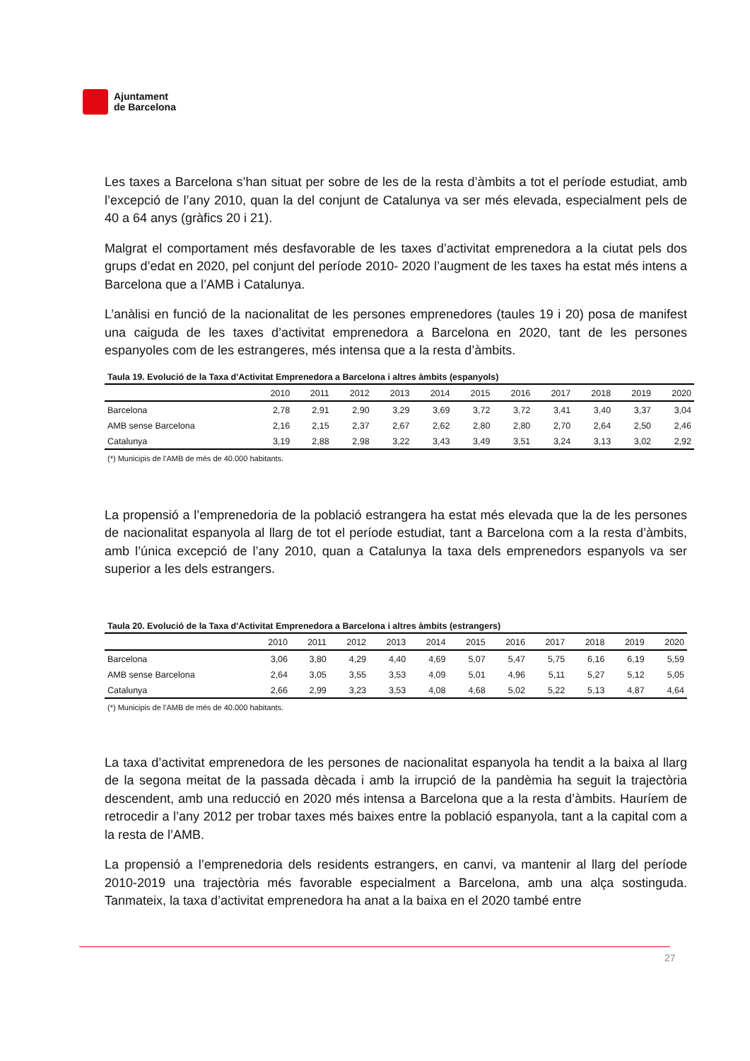Ajuntament
de Barcelona
Les taxes a Barcelona s’han situat per sobre de les de la resta d’àmbits a tot el període estudiat, amb l’excepció de l’any 2010, quan la del conjunt de Catalunya va ser més elevada, especialment pels de 40 a 64 anys (gràfics 20 i 21).
Malgrat el comportament més desfavorable de les taxes d’activitat emprenedora a la ciutat pels dos grups d’edat en 2020, pel conjunt del període 2010- 2020 l’augment de les taxes ha estat més intens a Barcelona que a l’AMB i Catalunya.
L’anàlisi en funció de la nacionalitat de les persones emprenedores (taules 19 i 20) posa de manifest una caiguda de les taxes d’activitat emprenedora a Barcelona en 2020, tant de les persones espanyoles com de les estrangeres, més intensa que a la resta d’àmbits.
Taula 19. Evolució de la Taxa d'Activitat Emprenedora a Barcelona i altres àmbits (espanyols)
| | 2010 | 2011 | 2012 | 2013 | 2014 | 2015 | 2016 | 2017 | 2018 | 2019 | 2020 |
| --- | --- | --- | --- | --- | --- | --- | --- | --- | --- | --- | --- |
| Barcelona | 2,78 | 2,91 | 2,90 | 3,29 | 3,69 | 3,72 | 3,72 | 3,41 | 3,40 | 3,37 | 3,04 |
| AMB sense Barcelona | 2,16 | 2,15 | 2,37 | 2,67 | 2,62 | 2,80 | 2,80 | 2,70 | 2,64 | 2,50 | 2,46 |
| Catalunya | 3,19 | 2,88 | 2,98 | 3,22 | 3,43 | 3,49 | 3,51 | 3,24 | 3,13 | 3,02 | 2,92 |
(*) Municipis de l'AMB de més de 40.000 habitants.
La propensió a l’emprenedoria de la població estrangera ha estat més elevada que la de les persones de nacionalitat espanyola al llarg de tot el període estudiat, tant a Barcelona com a la resta d’àmbits, amb l’única excepció de l’any 2010, quan a Catalunya la taxa dels emprenedors espanyols va ser superior a les dels estrangers.
Taula 20. Evolució de la Taxa d'Activitat Emprenedora a Barcelona i altres àmbits (estrangers)
| | 2010 | 2011 | 2012 | 2013 | 2014 | 2015 | 2016 | 2017 | 2018 | 2019 | 2020 |
| --- | --- | --- | --- | --- | --- | --- | --- | --- | --- | --- | --- |
| Barcelona | 3,06 | 3,80 | 4,29 | 4,40 | 4,69 | 5,07 | 5,47 | 5,75 | 6,16 | 6,19 | 5,59 |
| AMB sense Barcelona | 2,64 | 3,05 | 3,55 | 3,53 | 4,09 | 5,01 | 4,96 | 5,11 | 5,27 | 5,12 | 5,05 |
| Catalunya | 2,66 | 2,99 | 3,23 | 3,53 | 4,08 | 4,68 | 5,02 | 5,22 | 5,13 | 4,87 | 4,64 |
(*) Municipis de l'AMB de més de 40.000 habitants.
La taxa d’activitat emprenedora de les persones de nacionalitat espanyola ha tendit a la baixa al llarg de la segona meitat de la passada dècada i amb la irrupció de la pandèmia ha seguit la trajectòria descendent, amb una reducció en 2020 més intensa a Barcelona que a la resta d’àmbits. Hauríem de retrocedir a l’any 2012 per trobar taxes més baixes entre la població espanyola, tant a la capital com a la resta de l’AMB.
La propensió a l’emprenedoria dels residents estrangers, en canvi, va mantenir al llarg del període 2010-2019 una trajectòria més favorable especialment a Barcelona, amb una alça sostinguda. Tanmateix, la taxa d’activitat emprenedora ha anat a la baixa en el 2020 també entre
27